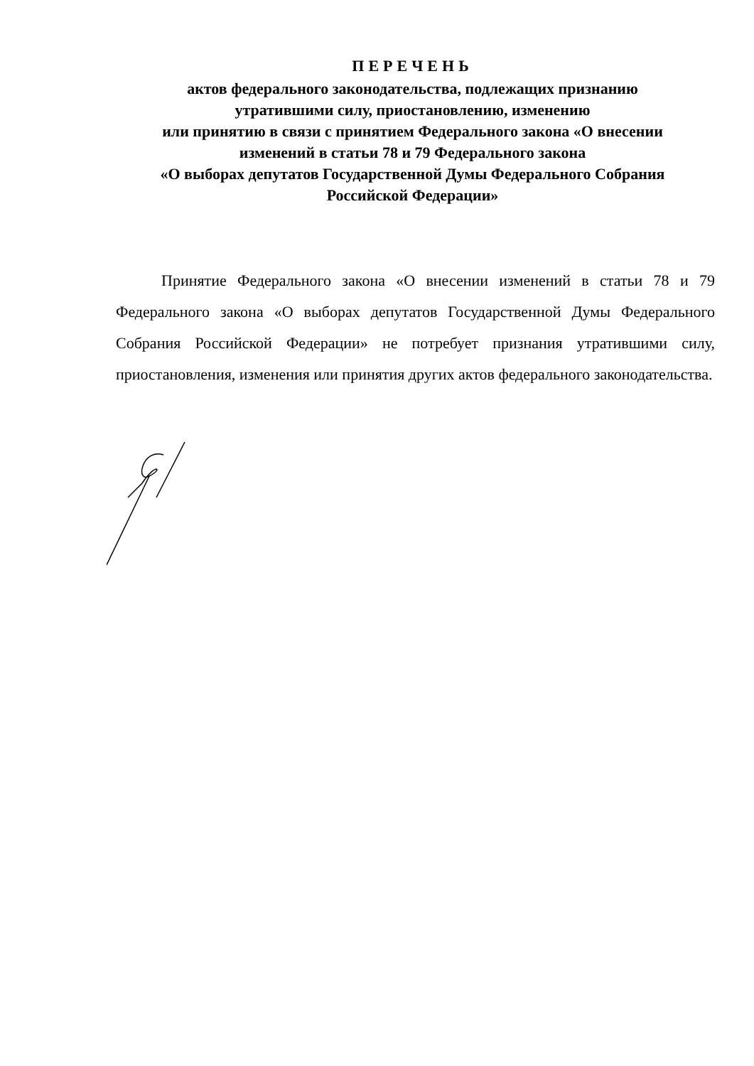ПЕРЕЧЕНЬ
актов федерального законодательства, подлежащих признанию
утратившими силу, приостановлению, изменению
или принятию в связи с принятием Федерального закона «О внесении
изменений в статьи 78 и 79 Федерального закона
«О выборах депутатов Государственной Думы Федерального Собрания
Российской Федерации»
Принятие Федерального закона «О внесении изменений в статьи 78 и 79 Федерального закона «О выборах депутатов Государственной Думы Федерального Собрания Российской Федерации» не потребует признания утратившими силу, приостановления, изменения или принятия других актов федерального законодательства.